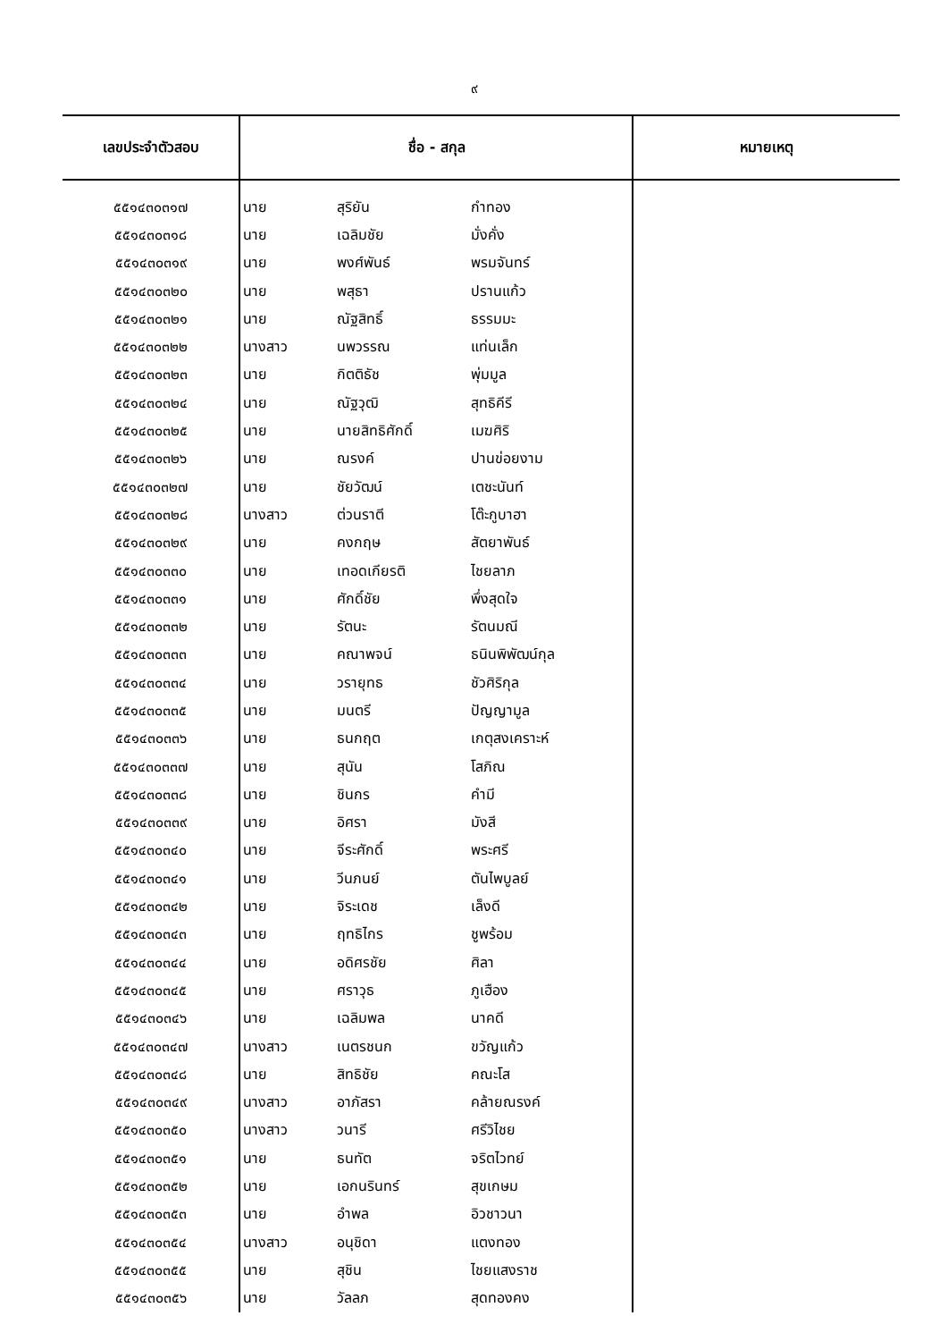๙
| เลขประจำตัวสอบ | ชื่อ - สกุล | | | หมายเหตุ |
| --- | --- | --- | --- | --- |
| ๕๕๑๔๓๐๓๑๗ | นาย | สุริยัน | กำทอง | |
| ๕๕๑๔๓๐๓๑๘ | นาย | เฉลิมชัย | มั่งคั่ง | |
| ๕๕๑๔๓๐๓๑๙ | นาย | พงศ์พันธ์ | พรมจันทร์ | |
| ๕๕๑๔๓๐๓๒๐ | นาย | พสุธา | ปรานแก้ว | |
| ๕๕๑๔๓๐๓๒๑ | นาย | ณัฐสิทธิ์ | ธรรมมะ | |
| ๕๕๑๔๓๐๓๒๒ | นางสาว | นพวรรณ | แท่นเล็ก | |
| ๕๕๑๔๓๐๓๒๓ | นาย | กิตติธัช | พุ่มมูล | |
| ๕๕๑๔๓๐๓๒๔ | นาย | ณัฐวุฒิ | สุทธิคีรี | |
| ๕๕๑๔๓๐๓๒๕ | นาย | นายสิทธิศักดิ์ | เมฆศิริ | |
| ๕๕๑๔๓๐๓๒๖ | นาย | ณรงค์ | ปานข่อยงาม | |
| ๕๕๑๔๓๐๓๒๗ | นาย | ชัยวัฒน์ | เตชะนันท์ | |
| ๕๕๑๔๓๐๓๒๘ | นางสาว | ต่วนราตี | โต๊ะกูบาฮา | |
| ๕๕๑๔๓๐๓๒๙ | นาย | คงกฤษ | สัตยาพันธ์ | |
| ๕๕๑๔๓๐๓๓๐ | นาย | เทอดเกียรติ | ไชยลาภ | |
| ๕๕๑๔๓๐๓๓๑ | นาย | ศักดิ์ชัย | พึ่งสุดใจ | |
| ๕๕๑๔๓๐๓๓๒ | นาย | รัตนะ | รัตนมณี | |
| ๕๕๑๔๓๐๓๓๓ | นาย | คณาพจน์ | ธนินพิพัฒน์กุล | |
| ๕๕๑๔๓๐๓๓๔ | นาย | วรายุทธ | ชัวศิริกุล | |
| ๕๕๑๔๓๐๓๓๕ | นาย | มนตรี | ปัญญามูล | |
| ๕๕๑๔๓๐๓๓๖ | นาย | ธนกฤต | เกตุสงเคราะห์ | |
| ๕๕๑๔๓๐๓๓๗ | นาย | สุนัน | โสภิณ | |
| ๕๕๑๔๓๐๓๓๘ | นาย | ชินกร | คำมี | |
| ๕๕๑๔๓๐๓๓๙ | นาย | อิศรา | มังสี | |
| ๕๕๑๔๓๐๓๔๐ | นาย | จีระศักดิ์ | พระศรี | |
| ๕๕๑๔๓๐๓๔๑ | นาย | วีนภนย์ | ตันไพบูลย์ | |
| ๕๕๑๔๓๐๓๔๒ | นาย | จิระเดช | เล็งดี | |
| ๕๕๑๔๓๐๓๔๓ | นาย | ฤทธิไกร | ชูพร้อม | |
| ๕๕๑๔๓๐๓๔๔ | นาย | อดิศรชัย | ศิลา | |
| ๕๕๑๔๓๐๓๔๕ | นาย | ศราวุธ | ภูเฮือง | |
| ๕๕๑๔๓๐๓๔๖ | นาย | เฉลิมพล | นาคดี | |
| ๕๕๑๔๓๐๓๔๗ | นางสาว | เนตรชนก | ขวัญแก้ว | |
| ๕๕๑๔๓๐๓๔๘ | นาย | สิทธิชัย | คณะโส | |
| ๕๕๑๔๓๐๓๔๙ | นางสาว | อาภัสรา | คล้ายณรงค์ | |
| ๕๕๑๔๓๐๓๕๐ | นางสาว | วนารี | ศรีวิไชย | |
| ๕๕๑๔๓๐๓๕๑ | นาย | ธนทัต | จริตไวทย์ | |
| ๕๕๑๔๓๐๓๕๒ | นาย | เอกนรินทร์ | สุขเกษม | |
| ๕๕๑๔๓๐๓๕๓ | นาย | อำพล | อิวชาวนา | |
| ๕๕๑๔๓๐๓๕๔ | นางสาว | อนุชิดา | แตงทอง | |
| ๕๕๑๔๓๐๓๕๕ | นาย | สุชิน | ไชยแสงราช | |
| ๕๕๑๔๓๐๓๕๖ | นาย | วัลลภ | สุดทองคง | |